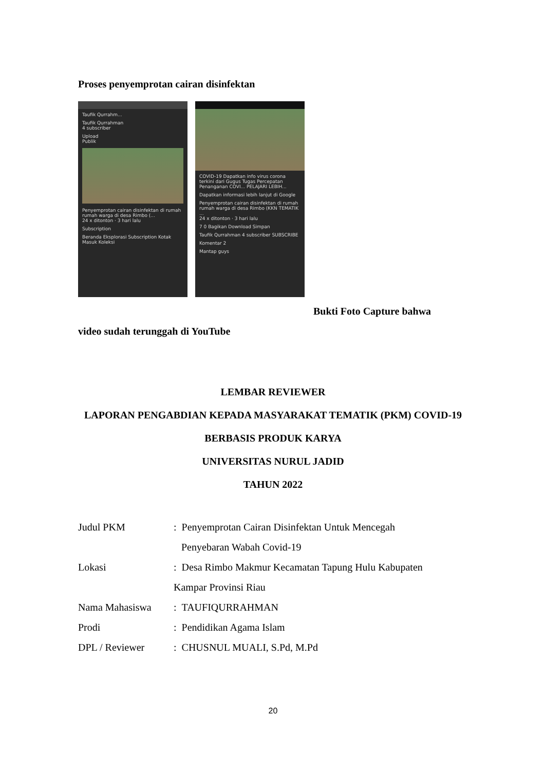Proses penyemprotan cairan disinfektan
Taufik Qurrahm...
Taufik Qurrahman
4 subscriber
Upload
Publik
Penyemprotan cairan disinfektan di rumah rumah warga di desa Rimbo (...
24 x ditonton · 3 hari lalu
Subscription
Beranda Eksplorasi Subscription Kotak Masuk Koleksi
COVID-19 Dapatkan info virus corona terkini dari Gugus Tugas Percepatan Penanganan COVI... PELAJARI LEBIH...
Dapatkan informasi lebih lanjut di Google
Penyemprotan cairan disinfektan di rumah rumah warga di desa Rimbo (KKN TEMATIK ...
24 x ditonton · 3 hari lalu
7 0 Bagikan Download Simpan
Taufik Qurrahman 4 subscriber SUBSCRIBE
Komentar 2
Mantap guys
Bukti Foto Capture bahwa
video sudah terunggah di YouTube
LEMBAR REVIEWER
LAPORAN PENGABDIAN KEPADA MASYARAKAT TEMATIK (PKM) COVID-19
BERBASIS PRODUK KARYA
UNIVERSITAS NURUL JADID
TAHUN 2022
Judul PKM: Penyemprotan Cairan Disinfektan Untuk Mencegah
Penyebaran Wabah Covid-19
Lokasi: Desa Rimbo Makmur Kecamatan Tapung Hulu Kabupaten
Kampar Provinsi Riau
Nama Mahasiswa: TAUFIQURRAHMAN
Prodi: Pendidikan Agama Islam
DPL / Reviewer: CHUSNUL MUALI, S.Pd, M.Pd
20